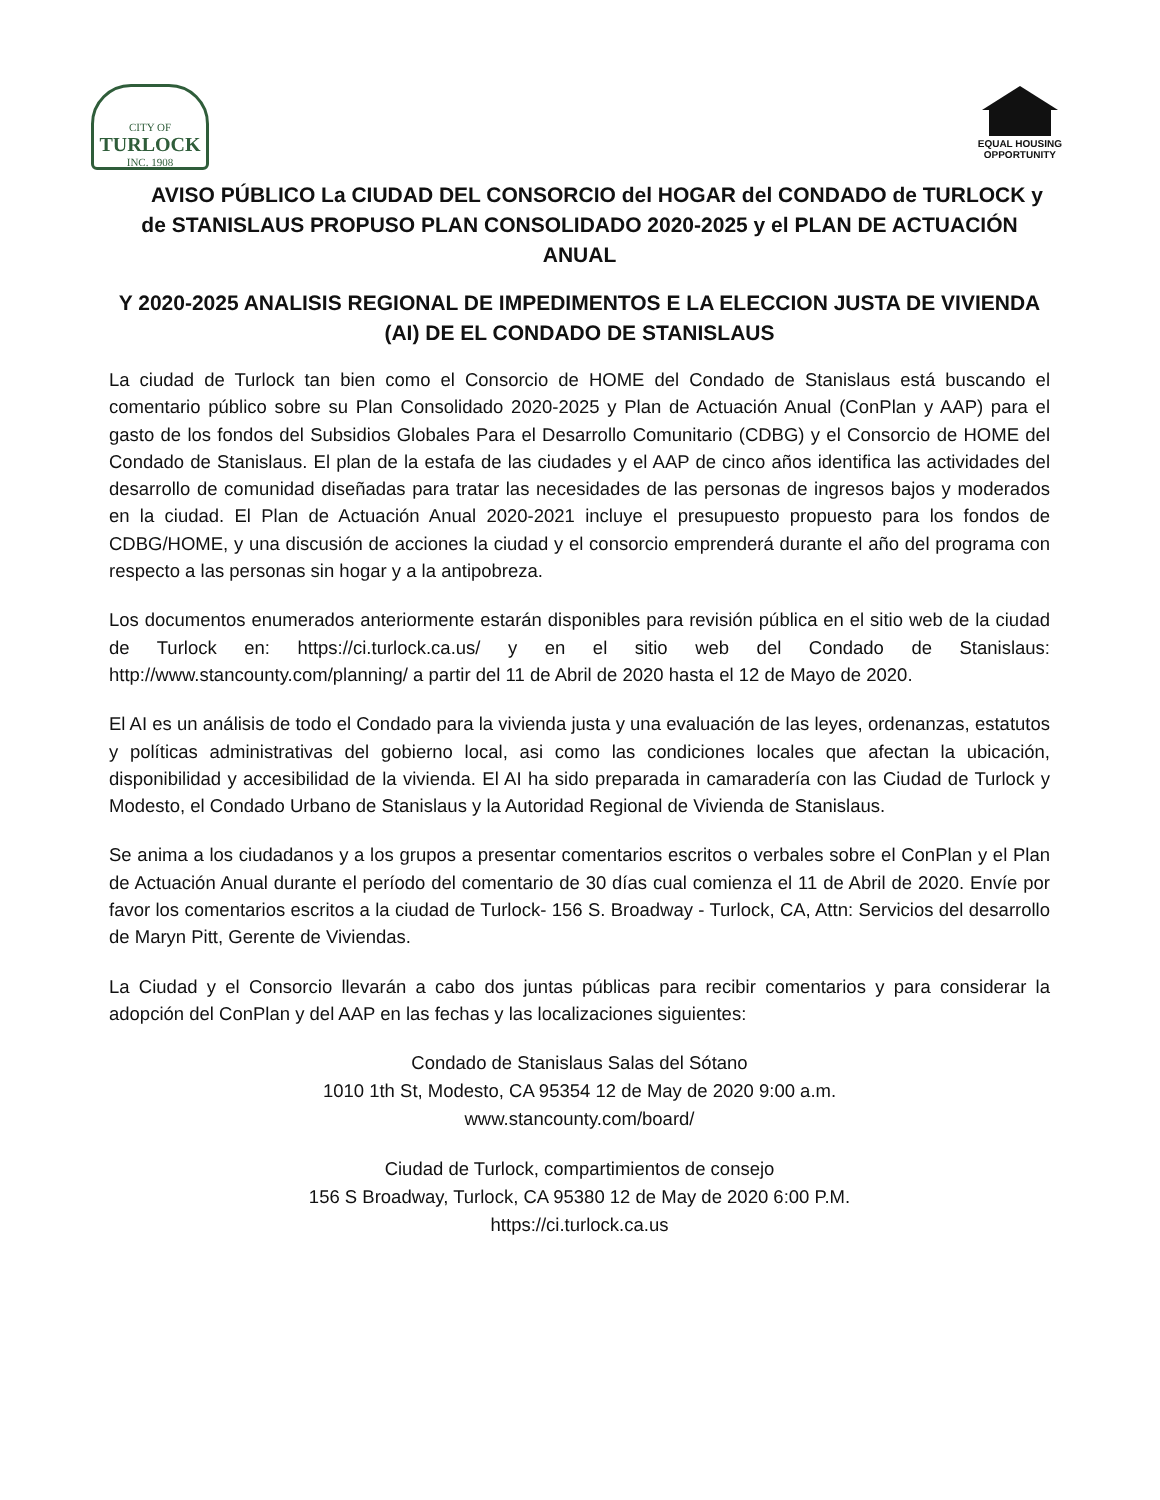CITY OF
TURLOCK
INC. 1908
EQUAL HOUSING
OPPORTUNITY
AVISO PÚBLICO La CIUDAD DEL CONSORCIO del HOGAR del CONDADO de TURLOCK y de STANISLAUS PROPUSO PLAN CONSOLIDADO 2020-2025 y el PLAN DE ACTUACIÓN ANUAL
Y 2020-2025 ANALISIS REGIONAL DE IMPEDIMENTOS E LA ELECCION JUSTA DE VIVIENDA (AI) DE EL CONDADO DE STANISLAUS
La ciudad de Turlock tan bien como el Consorcio de HOME del Condado de Stanislaus está buscando el comentario público sobre su Plan Consolidado 2020-2025 y Plan de Actuación Anual (ConPlan y AAP) para el gasto de los fondos del Subsidios Globales Para el Desarrollo Comunitario (CDBG) y el Consorcio de HOME del Condado de Stanislaus. El plan de la estafa de las ciudades y el AAP de cinco años identifica las actividades del desarrollo de comunidad diseñadas para tratar las necesidades de las personas de ingresos bajos y moderados en la ciudad. El Plan de Actuación Anual 2020-2021 incluye el presupuesto propuesto para los fondos de CDBG/HOME, y una discusión de acciones la ciudad y el consorcio emprenderá durante el año del programa con respecto a las personas sin hogar y a la antipobreza.
Los documentos enumerados anteriormente estarán disponibles para revisión pública en el sitio web de la ciudad de Turlock en: https://ci.turlock.ca.us/ y en el sitio web del Condado de Stanislaus: http://www.stancounty.com/planning/ a partir del 11 de Abril de 2020 hasta el 12 de Mayo de 2020.
El AI es un análisis de todo el Condado para la vivienda justa y una evaluación de las leyes, ordenanzas, estatutos y políticas administrativas del gobierno local, asi como las condiciones locales que afectan la ubicación, disponibilidad y accesibilidad de la vivienda. El AI ha sido preparada in camaradería con las Ciudad de Turlock y Modesto, el Condado Urbano de Stanislaus y la Autoridad Regional de Vivienda de Stanislaus.
Se anima a los ciudadanos y a los grupos a presentar comentarios escritos o verbales sobre el ConPlan y el Plan de Actuación Anual durante el período del comentario de 30 días cual comienza el 11 de Abril de 2020. Envíe por favor los comentarios escritos a la ciudad de Turlock- 156 S. Broadway - Turlock, CA, Attn: Servicios del desarrollo de Maryn Pitt, Gerente de Viviendas.
La Ciudad y el Consorcio llevarán a cabo dos juntas públicas para recibir comentarios y para considerar la adopción del ConPlan y del AAP en las fechas y las localizaciones siguientes:
Condado de Stanislaus Salas del Sótano
1010 1th St, Modesto, CA 95354 12 de May de 2020 9:00 a.m.
www.stancounty.com/board/
Ciudad de Turlock, compartimientos de consejo
156 S Broadway, Turlock, CA 95380 12 de May de 2020 6:00 P.M.
https://ci.turlock.ca.us